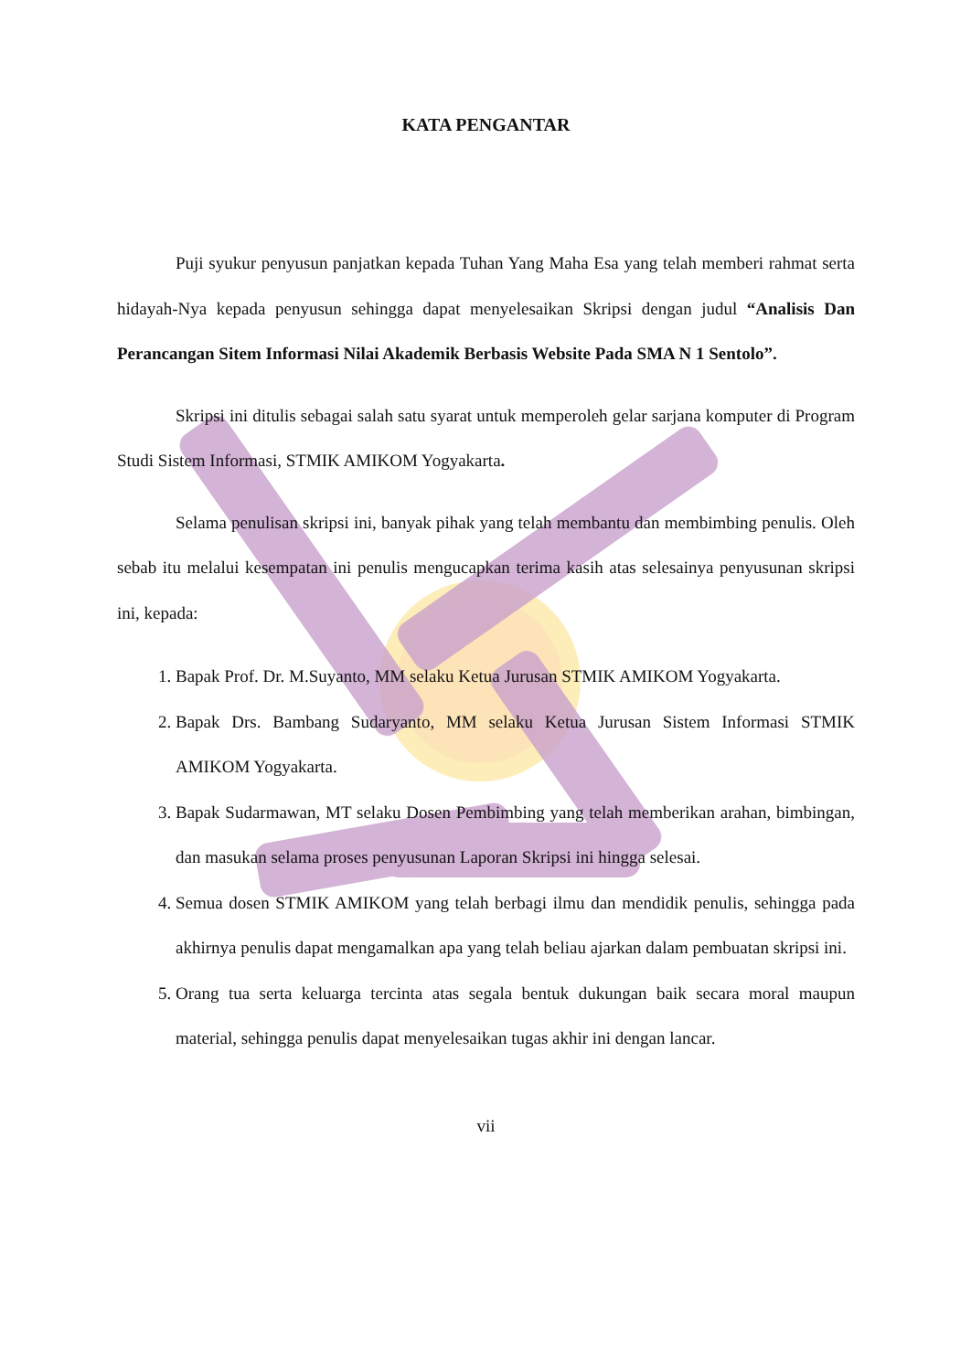KATA PENGANTAR
Puji syukur penyusun panjatkan kepada Tuhan Yang Maha Esa yang telah memberi rahmat serta hidayah-Nya kepada penyusun sehingga dapat menyelesaikan Skripsi dengan judul “Analisis Dan Perancangan Sitem Informasi Nilai Akademik Berbasis Website Pada SMA N 1 Sentolo”.
Skripsi ini ditulis sebagai salah satu syarat untuk memperoleh gelar sarjana komputer di Program Studi Sistem Informasi, STMIK AMIKOM Yogyakarta.
Selama penulisan skripsi ini, banyak pihak yang telah membantu dan membimbing penulis. Oleh sebab itu melalui kesempatan ini penulis mengucapkan terima kasih atas selesainya penyusunan skripsi ini, kepada:
1. Bapak Prof. Dr. M.Suyanto, MM selaku Ketua Jurusan STMIK AMIKOM Yogyakarta.
2. Bapak Drs. Bambang Sudaryanto, MM selaku Ketua Jurusan Sistem Informasi STMIK AMIKOM Yogyakarta.
3. Bapak Sudarmawan, MT selaku Dosen Pembimbing yang telah memberikan arahan, bimbingan, dan masukan selama proses penyusunan Laporan Skripsi ini hingga selesai.
4. Semua dosen STMIK AMIKOM yang telah berbagi ilmu dan mendidik penulis, sehingga pada akhirnya penulis dapat mengamalkan apa yang telah beliau ajarkan dalam pembuatan skripsi ini.
5. Orang tua serta keluarga tercinta atas segala bentuk dukungan baik secara moral maupun material, sehingga penulis dapat menyelesaikan tugas akhir ini dengan lancar.
vii